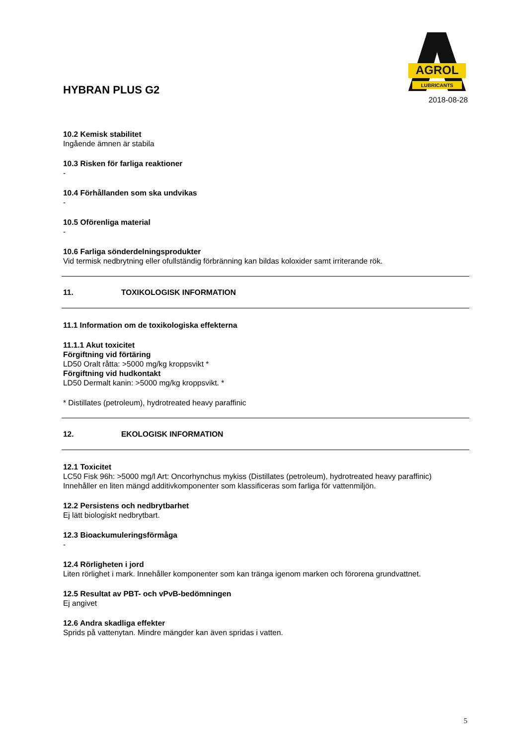HYBRAN PLUS G2
AGROL
LUBRICANTS
2018-08-28
10.2 Kemisk stabilitet
Ingående ämnen är stabila
10.3 Risken för farliga reaktioner
-
10.4 Förhållanden som ska undvikas
-
10.5 Oförenliga material
-
10.6 Farliga sönderdelningsprodukter
Vid termisk nedbrytning eller ofullständig förbränning kan bildas koloxider samt irriterande rök.
11. TOXIKOLOGISK INFORMATION
11.1 Information om de toxikologiska effekterna
11.1.1 Akut toxicitet
Förgiftning vid förtäring
LD50 Oralt råtta: >5000 mg/kg kroppsvikt *
Förgiftning vid hudkontakt
LD50 Dermalt kanin: >5000 mg/kg kroppsvikt. *
* Distillates (petroleum), hydrotreated heavy paraffinic
12. EKOLOGISK INFORMATION
12.1 Toxicitet
LC50 Fisk 96h: >5000 mg/l Art: Oncorhynchus mykiss (Distillates (petroleum), hydrotreated heavy paraffinic)
Innehåller en liten mängd additivkomponenter som klassificeras som farliga för vattenmiljön.
12.2 Persistens och nedbrytbarhet
Ej lätt biologiskt nedbrytbart.
12.3 Bioackumuleringsförmåga
-
12.4 Rörligheten i jord
Liten rörlighet i mark. Innehåller komponenter som kan tränga igenom marken och förorena grundvattnet.
12.5 Resultat av PBT- och vPvB-bedömningen
Ej angivet
12.6 Andra skadliga effekter
Sprids på vattenytan. Mindre mängder kan även spridas i vatten.
5